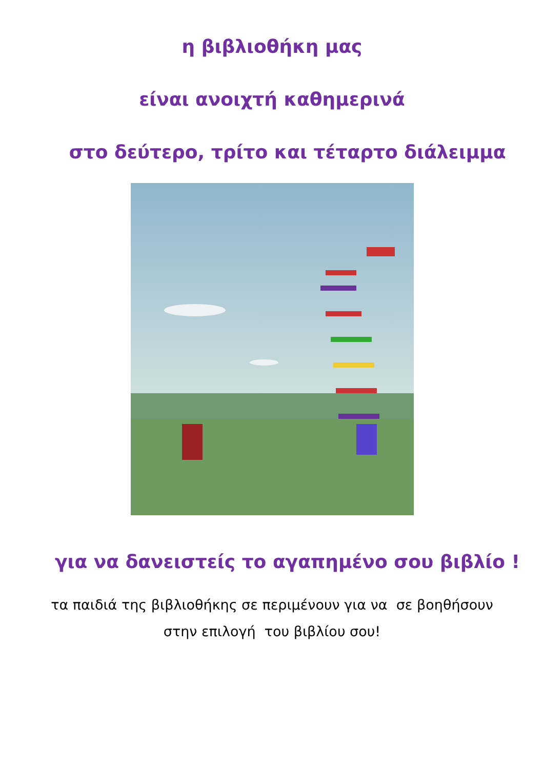η βιβλιοθήκη μας
είναι ανοιχτή καθημερινά
στο δεύτερο, τρίτο και τέταρτο διάλειμμα
για να δανειστείς το αγαπημένο σου βιβλίο !
τα παιδιά της βιβλιοθήκης σε περιμένουν για να σε βοηθήσουν
στην επιλογή του βιβλίου σου!